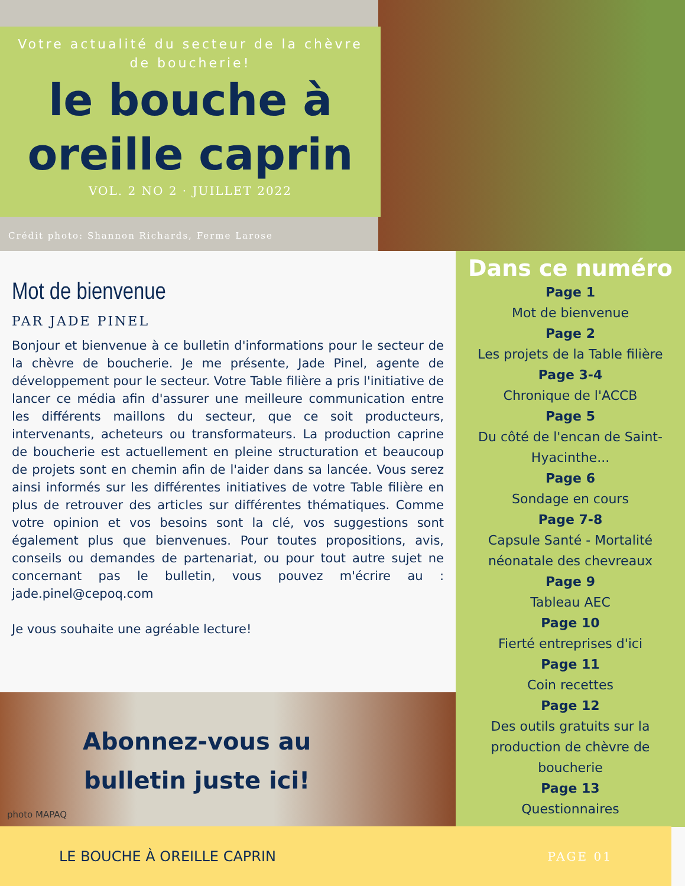Votre actualité du secteur de la chèvre de boucherie!
le bouche à
oreille caprin
VOL. 2 NO 2 · JUILLET 2022
Crédit photo: Shannon Richards, Ferme Larose
Mot de bienvenue
PAR JADE PINEL
Bonjour et bienvenue à ce bulletin d'informations pour le secteur de la chèvre de boucherie. Je me présente, Jade Pinel, agente de développement pour le secteur. Votre Table filière a pris l'initiative de lancer ce média afin d'assurer une meilleure communication entre les différents maillons du secteur, que ce soit producteurs, intervenants, acheteurs ou transformateurs. La production caprine de boucherie est actuellement en pleine structuration et beaucoup de projets sont en chemin afin de l'aider dans sa lancée. Vous serez ainsi informés sur les différentes initiatives de votre Table filière en plus de retrouver des articles sur différentes thématiques. Comme votre opinion et vos besoins sont la clé, vos suggestions sont également plus que bienvenues. Pour toutes propositions, avis, conseils ou demandes de partenariat, ou pour tout autre sujet ne concernant pas le bulletin, vous pouvez m'écrire au : jade.pinel@cepoq.com
Je vous souhaite une agréable lecture!
Abonnez-vous au
bulletin juste ici!
photo MAPAQ
Dans ce numéro
Page 1
Mot de bienvenue
Page 2
Les projets de la Table filière
Page 3-4
Chronique de l'ACCB
Page 5
Du côté de l'encan de Saint-Hyacinthe...
Page 6
Sondage en cours
Page 7-8
Capsule Santé - Mortalité néonatale des chevreaux
Page 9
Tableau AEC
Page 10
Fierté entreprises d'ici
Page 11
Coin recettes
Page 12
Des outils gratuits sur la production de chèvre de boucherie
Page 13
Questionnaires
LE BOUCHE À OREILLE CAPRIN PAGE 01